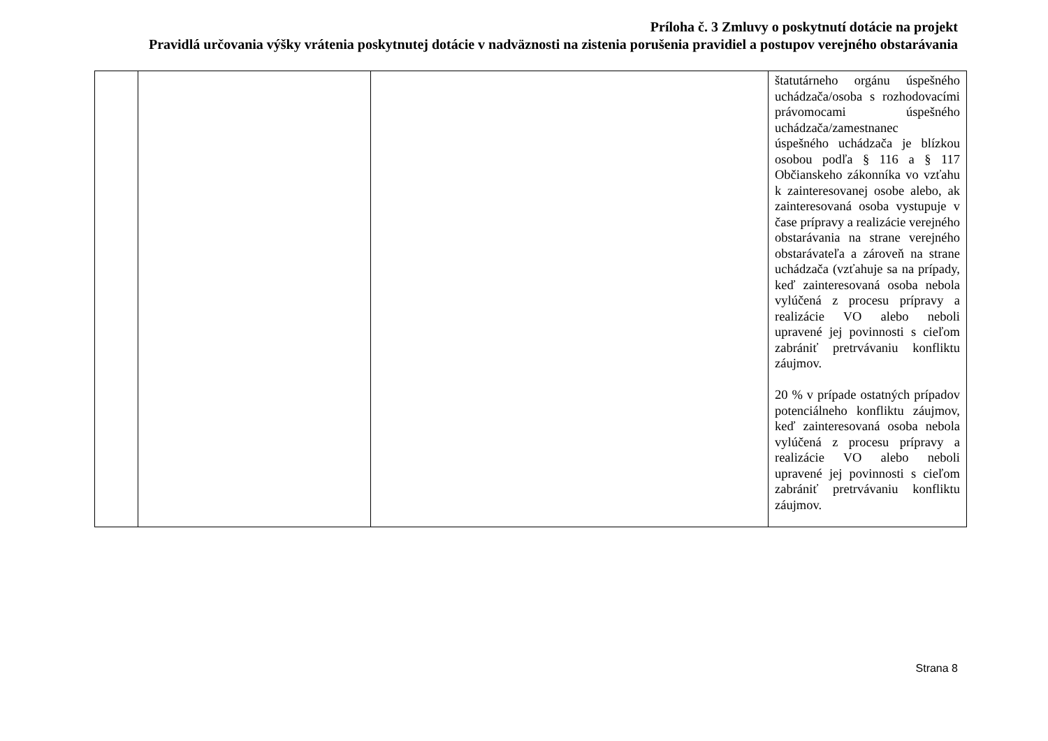Príloha č. 3 Zmluvy o poskytnutí dotácie na projekt
Pravidlá určovania výšky vrátenia poskytnutej dotácie v nadväznosti na zistenia porušenia pravidiel a postupov verejného obstarávania
| | | | štatutárneho orgánu úspešného uchádzača/osoba s rozhodovacími právomocami úspešného uchádzača/zamestnanec úspešného uchádzača je blízkou osobou podľa § 116 a § 117 Občianskeho zákonníka vo vzťahu k zainteresovanej osobe alebo, ak zainteresovaná osoba vystupuje v čase prípravy a realizácie verejného obstarávania na strane verejného obstarávateľa a zároveň na strane uchádzača (vzťahuje sa na prípady, keď zainteresovaná osoba nebola vylúčená z procesu prípravy a realizácie VO alebo neboli upravené jej povinnosti s cieľom zabrániť pretrvávaniu konfliktu záujmov. 20 % v prípade ostatných prípadov potenciálneho konfliktu záujmov, keď zainteresovaná osoba nebola vylúčená z procesu prípravy a realizácie VO alebo neboli upravené jej povinnosti s cieľom zabrániť pretrvávaniu konfliktu záujmov. |
Strana 8